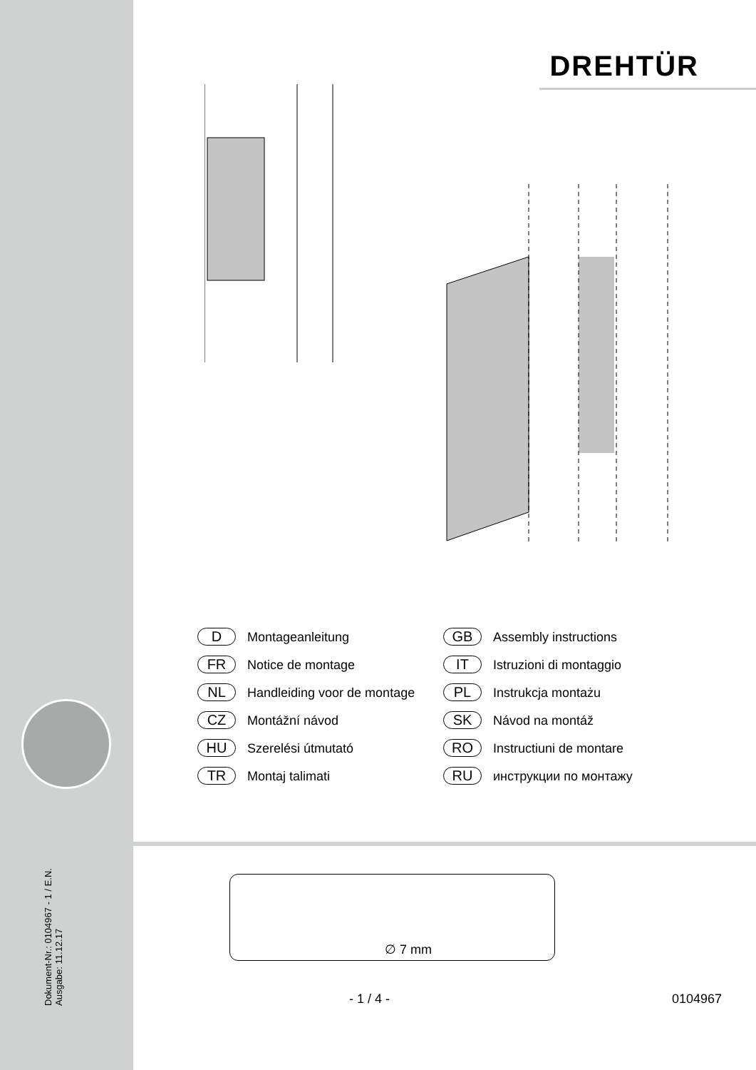Dokument-Nr.: 0104967 - 1 / E.N.
Ausgabe: 11.12.17
DREHTÜR
D Montageanleitung
GB Assembly instructions
FR Notice de montage
IT Istruzioni di montaggio
NL Handleiding voor de montage
PL Instrukcja montażu
CZ Montážní návod
SK Návod na montáž
HU Szerelési útmutató
RO Instructiuni de montare
TR Montaj talimati
RU инструкции по монтажу
∅ 7 mm
- 1 / 4 - 0104967